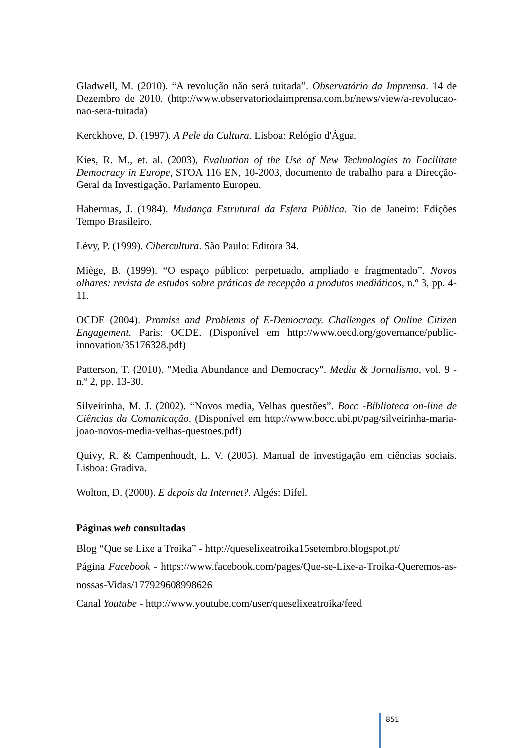Gladwell, M. (2010). “A revolução não será tuitada”. Observatório da Imprensa. 14 de Dezembro de 2010. (http://www.observatoriodaimprensa.com.br/news/view/a-revolucao-nao-sera-tuitada)
Kerckhove, D. (1997). A Pele da Cultura. Lisboa: Relógio d'Água.
Kies, R. M., et. al. (2003), Evaluation of the Use of New Technologies to Facilitate Democracy in Europe, STOA 116 EN, 10-2003, documento de trabalho para a Direcção-Geral da Investigação, Parlamento Europeu.
Habermas, J. (1984). Mudança Estrutural da Esfera Pública. Rio de Janeiro: Edições Tempo Brasileiro.
Lévy, P. (1999). Cibercultura. São Paulo: Editora 34.
Miège, B. (1999). “O espaço público: perpetuado, ampliado e fragmentado”. Novos olhares: revista de estudos sobre práticas de recepção a produtos mediáticos, n.º 3, pp. 4-11.
OCDE (2004). Promise and Problems of E-Democracy. Challenges of Online Citizen Engagement. Paris: OCDE. (Disponível em http://www.oecd.org/governance/public-innovation/35176328.pdf)
Patterson, T. (2010). "Media Abundance and Democracy". Media & Jornalismo, vol. 9 - n.º 2, pp. 13-30.
Silveirinha, M. J. (2002). “Novos media, Velhas questões”. Bocc -Biblioteca on-line de Ciências da Comunicação. (Disponível em http://www.bocc.ubi.pt/pag/silveirinha-maria-joao-novos-media-velhas-questoes.pdf)
Quivy, R. & Campenhoudt, L. V. (2005). Manual de investigação em ciências sociais. Lisboa: Gradiva.
Wolton, D. (2000). E depois da Internet?. Algés: Difel.
Páginas web consultadas
Blog “Que se Lixe a Troika” - http://queselixeatroika15setembro.blogspot.pt/
Página Facebook - https://www.facebook.com/pages/Que-se-Lixe-a-Troika-Queremos-as-nossas-Vidas/177929608998626
Canal Youtube - http://www.youtube.com/user/queselixeatroika/feed
851